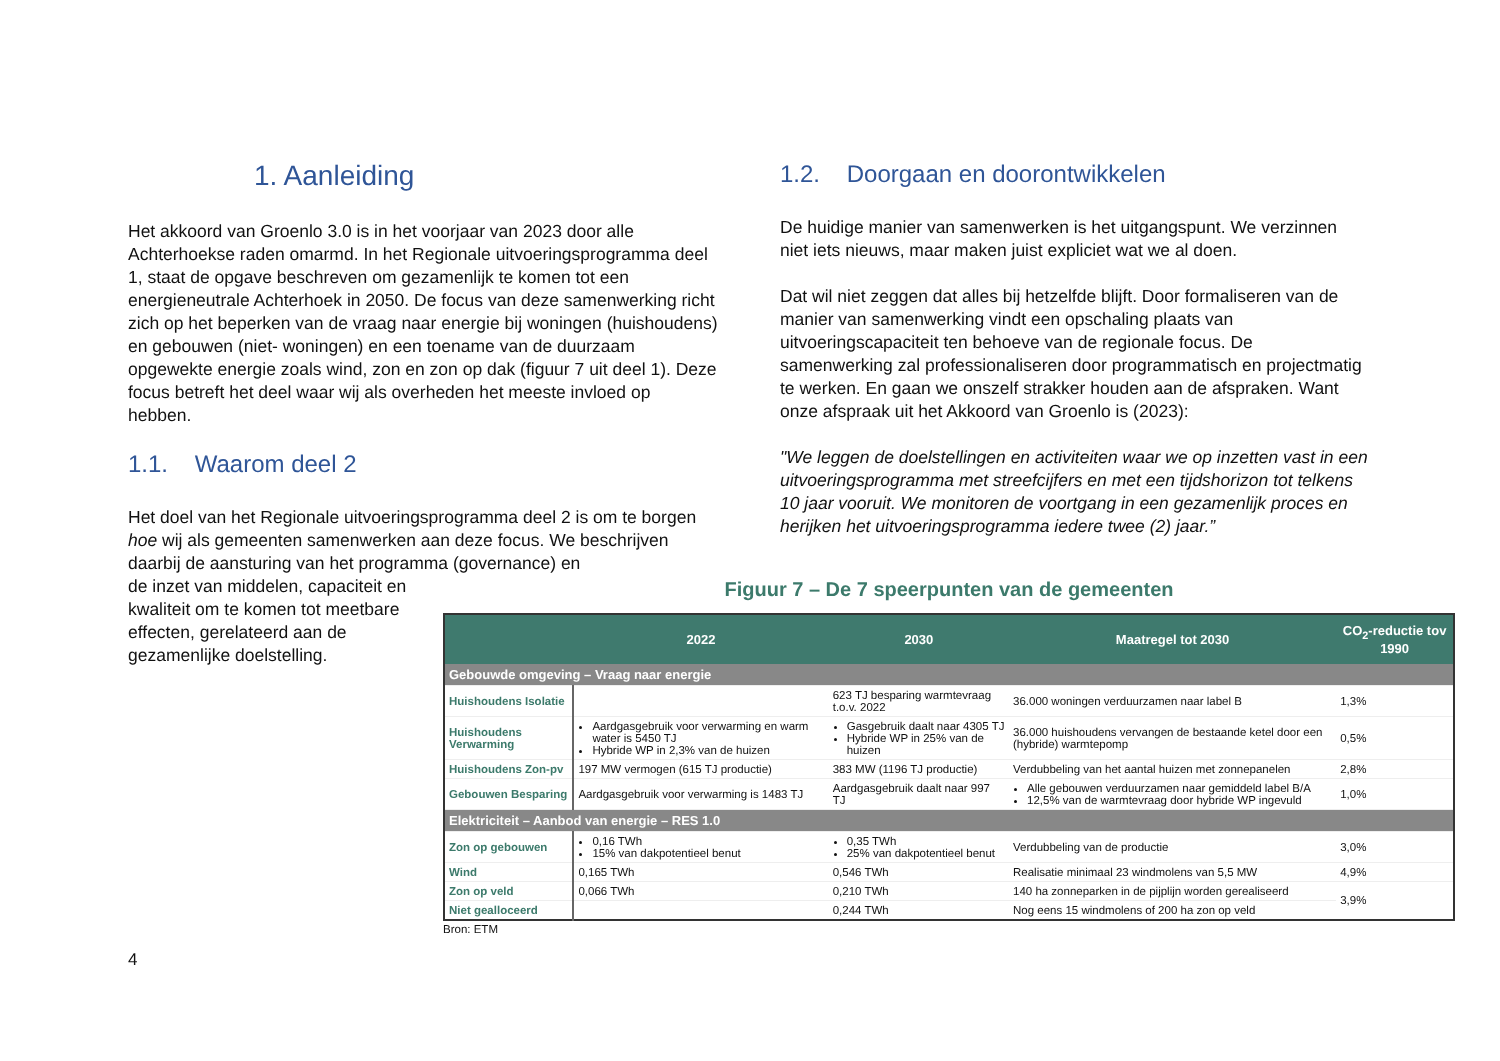1. Aanleiding
Het akkoord van Groenlo 3.0 is in het voorjaar van 2023 door alle Achterhoekse raden omarmd. In het Regionale uitvoeringsprogramma deel 1, staat de opgave beschreven om gezamenlijk te komen tot een energieneutrale Achterhoek in 2050. De focus van deze samenwerking richt zich op het beperken van de vraag naar energie bij woningen (huishoudens) en gebouwen (niet- woningen) en een toename van de duurzaam opgewekte energie zoals wind, zon en zon op dak (figuur 7 uit deel 1). Deze focus betreft het deel waar wij als overheden het meeste invloed op hebben.
1.1. Waarom deel 2
Het doel van het Regionale uitvoeringsprogramma deel 2 is om te borgen hoe wij als gemeenten samenwerken aan deze focus. We beschrijven daarbij de aansturing van het programma (governance) en
de inzet van middelen, capaciteit en
kwaliteit om te komen tot meetbare
effecten, gerelateerd aan de
gezamenlijke doelstelling.
1.2. Doorgaan en doorontwikkelen
De huidige manier van samenwerken is het uitgangspunt. We verzinnen niet iets nieuws, maar maken juist expliciet wat we al doen.
Dat wil niet zeggen dat alles bij hetzelfde blijft. Door formaliseren van de manier van samenwerking vindt een opschaling plaats van uitvoeringscapaciteit ten behoeve van de regionale focus. De samenwerking zal professionaliseren door programmatisch en projectmatig te werken. En gaan we onszelf strakker houden aan de afspraken. Want onze afspraak uit het Akkoord van Groenlo is (2023):
"We leggen de doelstellingen en activiteiten waar we op inzetten vast in een uitvoeringsprogramma met streefcijfers en met een tijdshorizon tot telkens 10 jaar vooruit. We monitoren de voortgang in een gezamenlijk proces en herijken het uitvoeringsprogramma iedere twee (2) jaar.”
Figuur 7 – De 7 speerpunten van de gemeenten
| | 2022 | 2030 | Maatregel tot 2030 | CO<sub>2</sub>-reductie tov 1990 |
| --- | --- | --- | --- | --- |
| Gebouwde omgeving – Vraag naar energie | | | | |
| Huishoudens Isolatie | | 623 TJ besparing warmtevraag t.o.v. 2022 | 36.000 woningen verduurzamen naar label B | 1,3% |
| Huishoudens Verwarming | Aardgasgebruik voor verwarming en warm water is 5450 TJ Hybride WP in 2,3% van de huizen | Gasgebruik daalt naar 4305 TJ Hybride WP in 25% van de huizen | 36.000 huishoudens vervangen de bestaande ketel door een (hybride) warmtepomp | 0,5% |
| Huishoudens Zon-pv | 197 MW vermogen (615 TJ productie) | 383 MW (1196 TJ productie) | Verdubbeling van het aantal huizen met zonnepanelen | 2,8% |
| Gebouwen Besparing | Aardgasgebruik voor verwarming is 1483 TJ | Aardgasgebruik daalt naar 997 TJ | Alle gebouwen verduurzamen naar gemiddeld label B/A 12,5% van de warmtevraag door hybride WP ingevuld | 1,0% |
| Elektriciteit – Aanbod van energie – RES 1.0 | | | | |
| Zon op gebouwen | 0,16 TWh 15% van dakpotentieel benut | 0,35 TWh 25% van dakpotentieel benut | Verdubbeling van de productie | 3,0% |
| Wind | 0,165 TWh | 0,546 TWh | Realisatie minimaal 23 windmolens van 5,5 MW | 4,9% |
| Zon op veld | 0,066 TWh | 0,210 TWh | 140 ha zonneparken in de pijplijn worden gerealiseerd | 3,9% |
| Niet gealloceerd | | 0,244 TWh | Nog eens 15 windmolens of 200 ha zon op veld | |
Bron: ETM
4